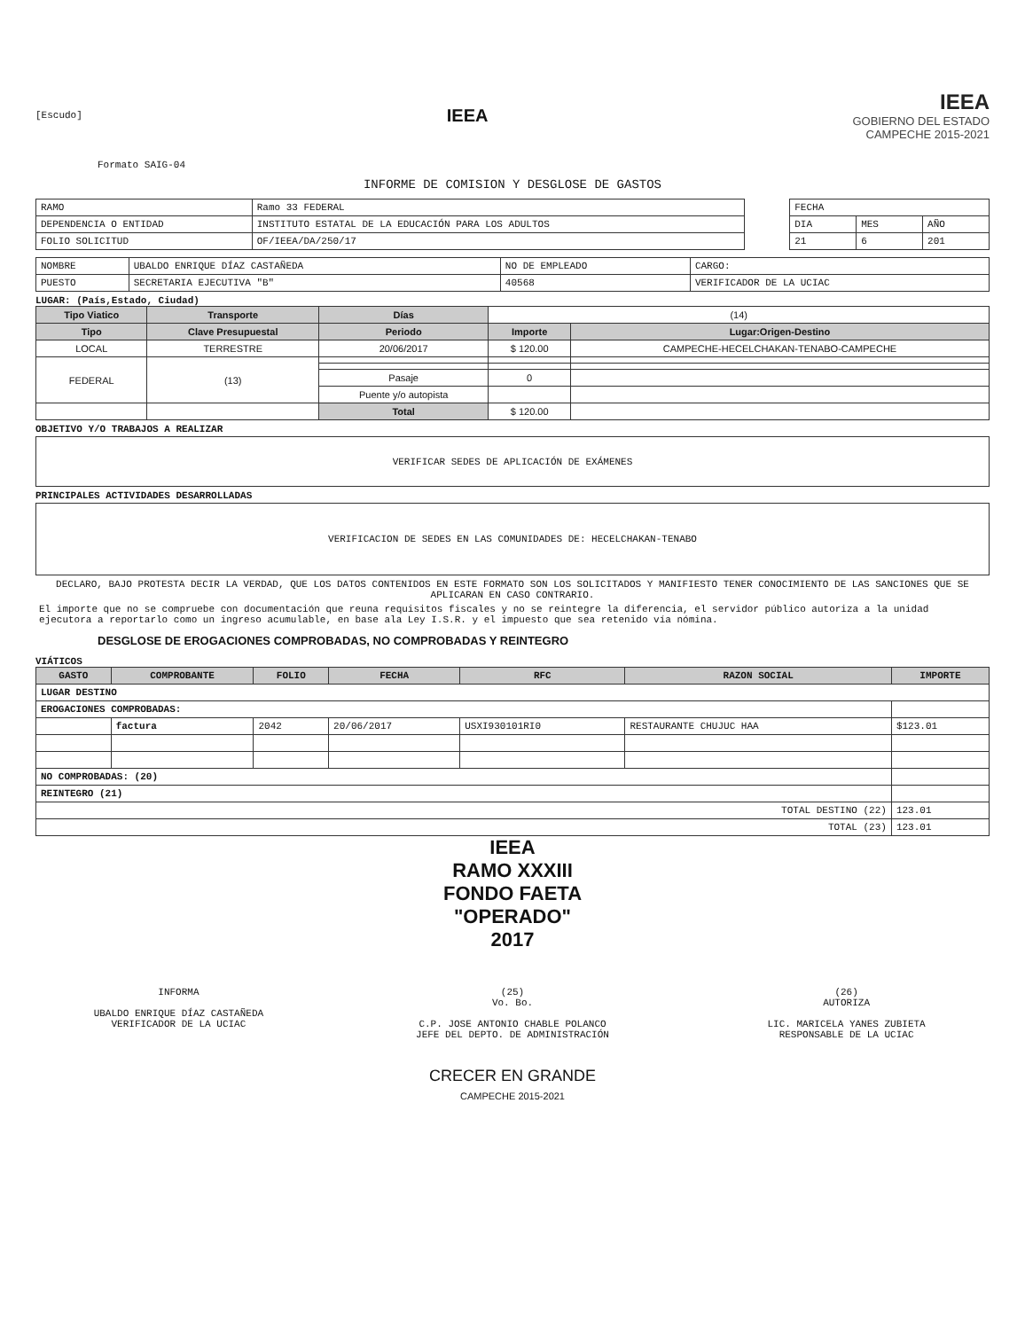[Escudo]
IEEA
IEEA
GOBIERNO DEL ESTADO
CAMPECHE 2015-2021
Formato SAIG-04
INFORME DE COMISION Y DESGLOSE DE GASTOS
| RAMO | Ramo 33 FEDERAL |
| DEPENDENCIA O ENTIDAD | INSTITUTO ESTATAL DE LA EDUCACIÓN PARA LOS ADULTOS |
| FOLIO SOLICITUD | OF/IEEA/DA/250/17 |
| FECHA | | |
| DIA | MES | AÑO |
| 21 | 6 | 201 |
| NOMBRE | UBALDO ENRIQUE DÍAZ CASTAÑEDA | NO DE EMPLEADO | CARGO: |
| PUESTO | SECRETARIA EJECUTIVA "B" | 40568 | VERIFICADOR DE LA UCIAC |
LUGAR: (País,Estado, Ciudad)
| Tipo Viatico | Transporte | Días | (14) | |
| Tipo | Clave Presupuestal | Periodo | Importe | Lugar:Origen-Destino |
| LOCAL | TERRESTRE | 20/06/2017 | $ 120.00 | CAMPECHE-HECELCHAKAN-TENABO-CAMPECHE |
| FEDERAL | (13) | | | |
| | | Pasaje | 0 | |
| | | Puente y/o autopista | | |
| | | Total | $ 120.00 | |
OBJETIVO Y/O TRABAJOS A REALIZAR
VERIFICAR SEDES DE APLICACIÓN DE EXÁMENES
PRINCIPALES ACTIVIDADES DESARROLLADAS
VERIFICACION DE SEDES EN LAS COMUNIDADES DE: HECELCHAKAN-TENABO
DECLARO, BAJO PROTESTA DECIR LA VERDAD, QUE LOS DATOS CONTENIDOS EN ESTE FORMATO SON LOS SOLICITADOS Y MANIFIESTO TENER CONOCIMIENTO DE LAS SANCIONES QUE SE APLICARAN EN CASO CONTRARIO.
El importe que no se compruebe con documentación que reuna requisitos fiscales y no se reintegre la diferencia, el servidor público autoriza a la unidad ejecutora a reportarlo como un ingreso acumulable, en base ala Ley I.S.R. y el impuesto que sea retenido vía nómina.
DESGLOSE DE EROGACIONES COMPROBADAS, NO COMPROBADAS Y REINTEGRO
VIÁTICOS
| GASTO | COMPROBANTE | FOLIO | FECHA | RFC | RAZON SOCIAL | IMPORTE |
| --- | --- | --- | --- | --- | --- | --- |
| LUGAR DESTINO | | | | | | |
| EROGACIONES COMPROBADAS: | | | | | | |
| | factura | 2042 | 20/06/2017 | USXI930101RI0 | RESTAURANTE CHUJUC HAA | $123.01 |
| NO COMPROBADAS: (20) | | | | | | |
| REINTEGRO (21) | | | | | | |
| TOTAL DESTINO (22) | | | | | | 123.01 |
| TOTAL (23) | | | | | | 123.01 |
IEEA
RAMO XXXIII
FONDO FAETA
"OPERADO"
2017
INFORMA
UBALDO ENRIQUE DÍAZ CASTAÑEDA
VERIFICADOR DE LA UCIAC
(25)
Vo. Bo.
C.P. JOSE ANTONIO CHABLE POLANCO
JEFE DEL DEPTO. DE ADMINISTRACIÓN
(26)
AUTORIZA
LIC. MARICELA YANES ZUBIETA
RESPONSABLE DE LA UCIAC
CRECER EN GRANDE
CAMPECHE 2015-2021